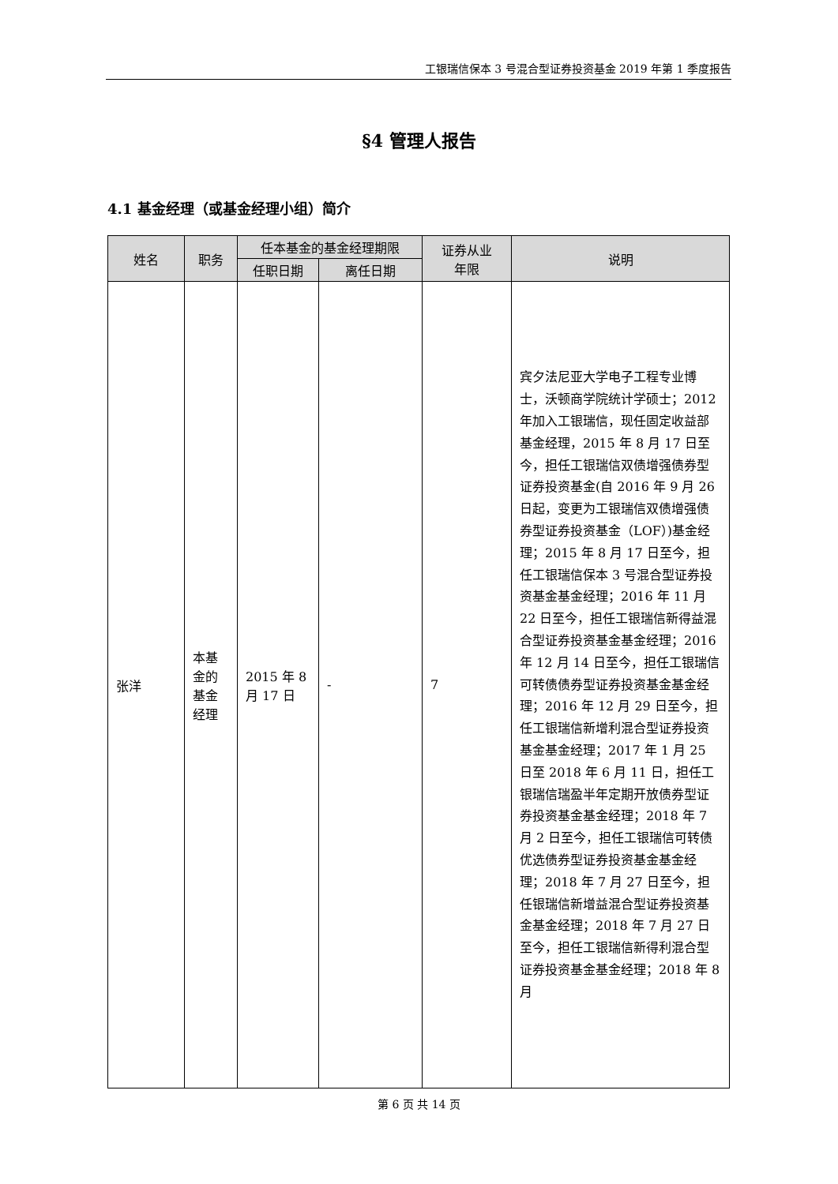工银瑞信保本 3 号混合型证券投资基金 2019 年第 1 季度报告
§4 管理人报告
4.1 基金经理（或基金经理小组）简介
| 姓名 | 职务 | 任本基金的基金经理期限 | | 证券从业 年限 | 说明 |
| --- | --- | --- | --- | --- | --- |
| | | 任职日期 | 离任日期 | | |
| 张洋 | 本基金的基金经理 | 2015 年 8 月 17 日 | - | 7 | 宾夕法尼亚大学电子工程专业博士，沃顿商学院统计学硕士；2012 年加入工银瑞信，现任固定收益部基金经理，2015 年 8 月 17 日至今，担任工银瑞信双债增强债券型证券投资基金(自 2016 年 9 月 26 日起，变更为工银瑞信双债增强债券型证券投资基金（LOF）)基金经理；2015 年 8 月 17 日至今，担任工银瑞信保本 3 号混合型证券投资基金基金经理；2016 年 11 月 22 日至今，担任工银瑞信新得益混合型证券投资基金基金经理；2016 年 12 月 14 日至今，担任工银瑞信可转债债券型证券投资基金基金经理；2016 年 12 月 29 日至今，担任工银瑞信新增利混合型证券投资基金基金经理；2017 年 1 月 25 日至 2018 年 6 月 11 日，担任工银瑞信瑞盈半年定期开放债券型证券投资基金基金经理；2018 年 7 月 2 日至今，担任工银瑞信可转债优选债券型证券投资基金基金经理；2018 年 7 月 27 日至今，担任银瑞信新增益混合型证券投资基金基金经理；2018 年 7 月 27 日至今，担任工银瑞信新得利混合型证券投资基金基金经理；2018 年 8 月 |
第 6 页 共 14 页